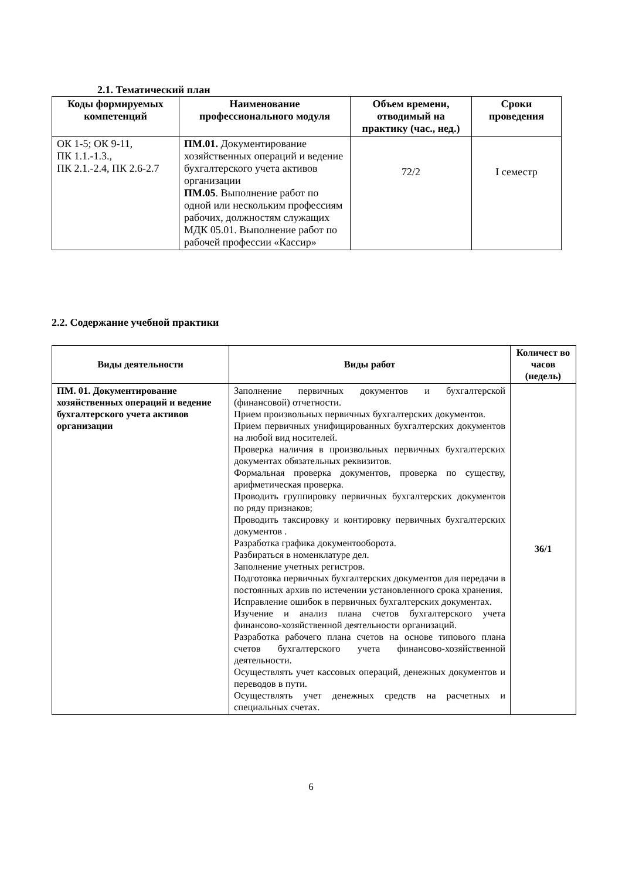2.1. Тематический план
| Коды формируемых компетенций | Наименование профессионального модуля | Объем времени, отводимый на практику (час., нед.) | Сроки проведения |
| --- | --- | --- | --- |
| ОК 1-5; ОК 9-11, ПК 1.1.-1.3., ПК 2.1.-2.4, ПК 2.6-2.7 | ПМ.01. Документирование хозяйственных операций и ведение бухгалтерского учета активов организации ПМ.05 . Выполнение работ по одной или нескольким профессиям рабочих, должностям служащих МДК 05.01. Выполнение работ по рабочей профессии «Кассир» | 72/2 | I семестр |
2.2. Содержание учебной практики
| Виды деятельности | Виды работ | Количест во часов (недель) |
| --- | --- | --- |
| ПМ. 01. Документирование хозяйственных операций и ведение бухгалтерского учета активов организации | Заполнение первичных документов и бухгалтерской (финансовой) отчетности. Прием произвольных первичных бухгалтерских документов. Прием первичных унифицированных бухгалтерских документов на любой вид носителей. Проверка наличия в произвольных первичных бухгалтерских документах обязательных реквизитов. Формальная проверка документов, проверка по существу, арифметическая проверка. Проводить группировку первичных бухгалтерских документов по ряду признаков; Проводить таксировку и контировку первичных бухгалтерских документов . Разработка графика документооборота. Разбираться в номенклатуре дел. Заполнение учетных регистров. Подготовка первичных бухгалтерских документов для передачи в постоянных архив по истечении установленного срока хранения. Исправление ошибок в первичных бухгалтерских документах. Изучение и анализ плана счетов бухгалтерского учета финансово-хозяйственной деятельности организаций. Разработка рабочего плана счетов на основе типового плана счетов бухгалтерского учета финансово-хозяйственной деятельности. Осуществлять учет кассовых операций, денежных документов и переводов в пути. Осуществлять учет денежных средств на расчетных и специальных счетах. | 36/1 |
6